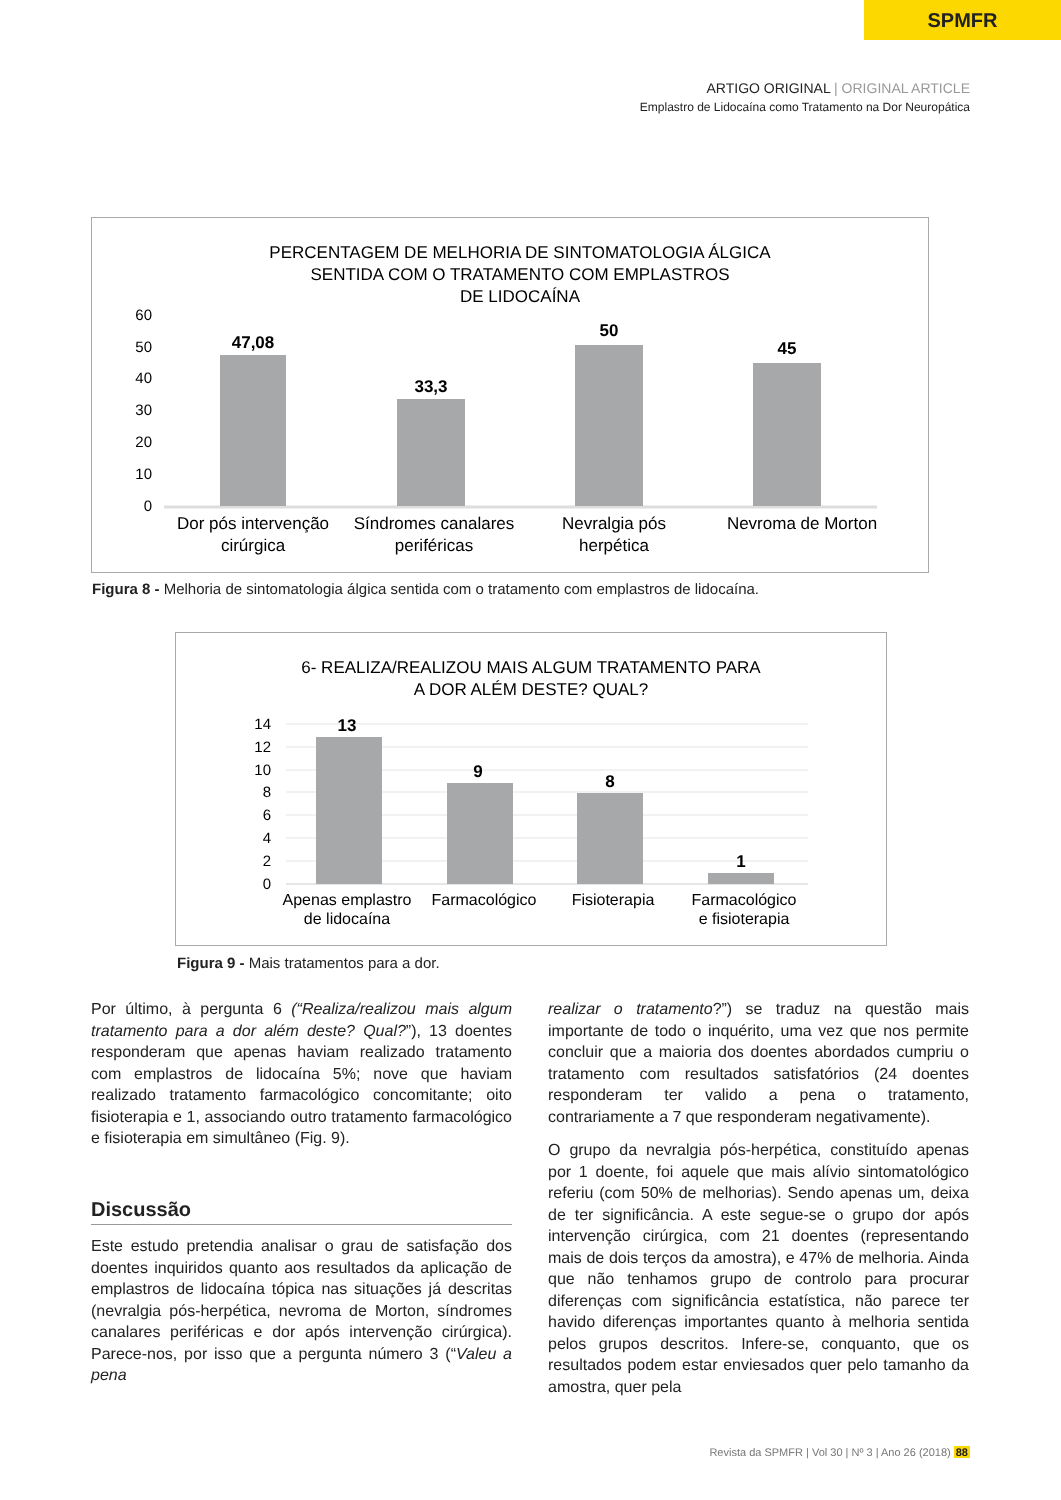SPMFR
ARTIGO ORIGINAL | ORIGINAL ARTICLE
Emplastro de Lidocaína como Tratamento na Dor Neuropática
PERCENTAGEM DE MELHORIA DE SINTOMATOLOGIA ÁLGICA
SENTIDA COM O TRATAMENTO COM EMPLASTROS
DE LIDOCAÍNA
60
50
40
30
20
10
0
47,08
33,3
50
45
Dor pós intervenção
cirúrgica
Síndromes canalares
periféricas
Nevralgia pós
herpética
Nevroma de Morton
Figura 8 - Melhoria de sintomatologia álgica sentida com o tratamento com emplastros de lidocaína.
6- REALIZA/REALIZOU MAIS ALGUM TRATAMENTO PARA
A DOR ALÉM DESTE? QUAL?
14
12
10
8
6
4
2
0
13
9
8
1
Apenas emplastro
de lidocaína
Farmacológico
Fisioterapia
Farmacológico
e fisioterapia
Figura 9 - Mais tratamentos para a dor.
Por último, à pergunta 6 (“Realiza/realizou mais algum tratamento para a dor além deste? Qual?”), 13 doentes responderam que apenas haviam realizado tratamento com emplastros de lidocaína 5%; nove que haviam realizado tratamento farmacológico concomitante; oito fisioterapia e 1, associando outro tratamento farmacológico e fisioterapia em simultâneo (Fig. 9).
Discussão
Este estudo pretendia analisar o grau de satisfação dos doentes inquiridos quanto aos resultados da aplicação de emplastros de lidocaína tópica nas situações já descritas (nevralgia pós-herpética, nevroma de Morton, síndromes canalares periféricas e dor após intervenção cirúrgica). Parece-nos, por isso que a pergunta número 3 (“Valeu a pena
realizar o tratamento?”) se traduz na questão mais importante de todo o inquérito, uma vez que nos permite concluir que a maioria dos doentes abordados cumpriu o tratamento com resultados satisfatórios (24 doentes responderam ter valido a pena o tratamento, contrariamente a 7 que responderam negativamente).
O grupo da nevralgia pós-herpética, constituído apenas por 1 doente, foi aquele que mais alívio sintomatológico referiu (com 50% de melhorias). Sendo apenas um, deixa de ter significância. A este segue-se o grupo dor após intervenção cirúrgica, com 21 doentes (representando mais de dois terços da amostra), e 47% de melhoria. Ainda que não tenhamos grupo de controlo para procurar diferenças com significância estatística, não parece ter havido diferenças importantes quanto à melhoria sentida pelos grupos descritos. Infere-se, conquanto, que os resultados podem estar enviesados quer pelo tamanho da amostra, quer pela
Revista da SPMFR | Vol 30 | Nº 3 | Ano 26 (2018) 88